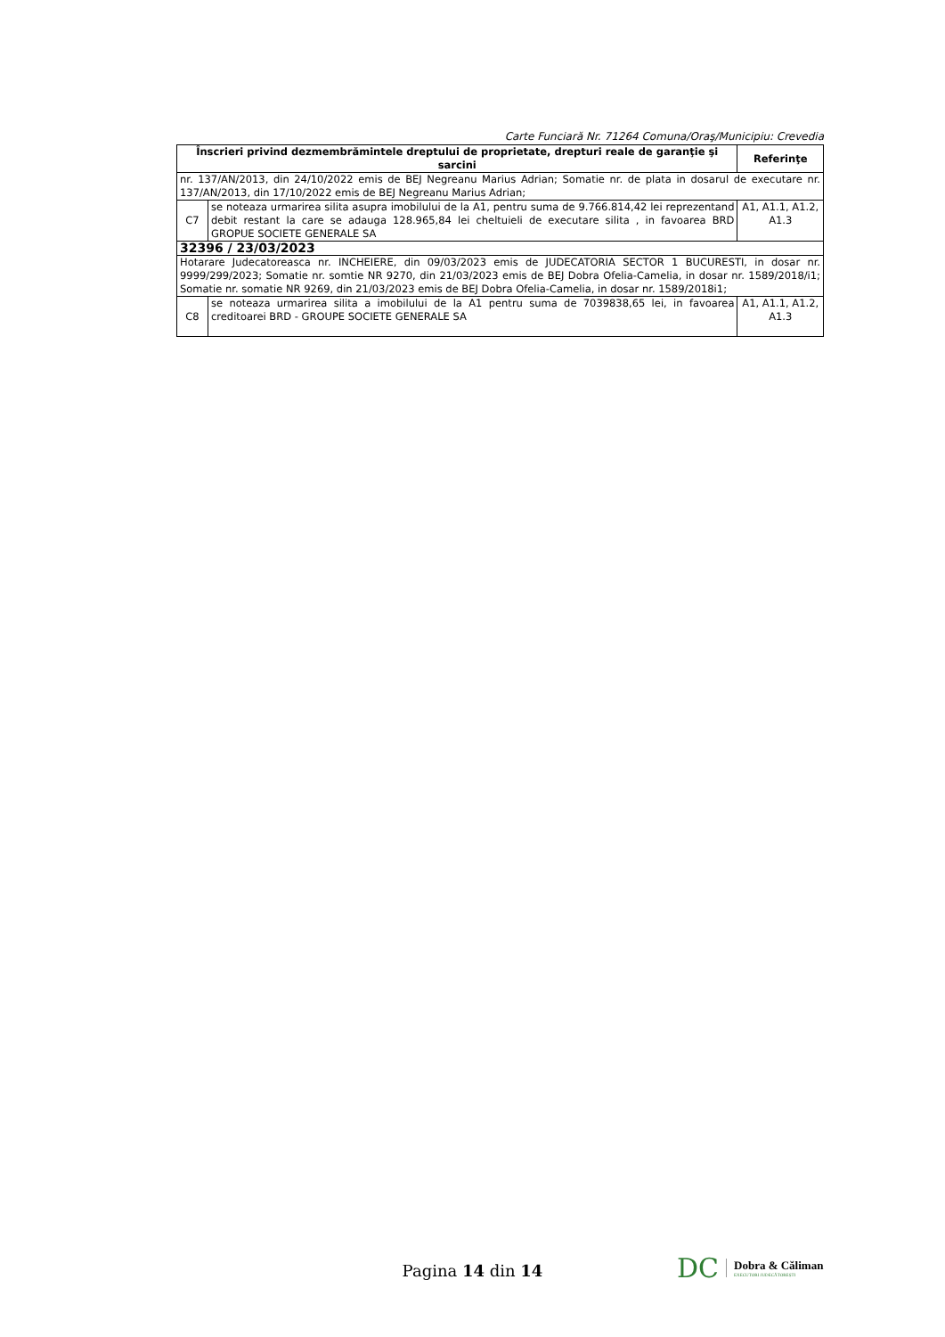Carte Funciară Nr. 71264 Comuna/Oraş/Municipiu: Crevedia
| Înscrieri privind dezmembrămintele dreptului de proprietate, drepturi reale de garanţie şi sarcini | | Referinţe |
| --- | --- | --- |
| nr. 137/AN/2013, din 24/10/2022 emis de BEJ Negreanu Marius Adrian; Somatie nr. de plata in dosarul de executare nr. 137/AN/2013, din 17/10/2022 emis de BEJ Negreanu Marius Adrian; | | |
| C7 | se noteaza urmarirea silita asupra imobilului de la A1, pentru suma de 9.766.814,42 lei reprezentand debit restant la care se adauga 128.965,84 lei cheltuieli de executare silita , in favoarea BRD GROPUE SOCIETE GENERALE SA | A1, A1.1, A1.2, A1.3 |
| 32396 / 23/03/2023 | | |
| Hotarare Judecatoreasca nr. INCHEIERE, din 09/03/2023 emis de JUDECATORIA SECTOR 1 BUCURESTI, in dosar nr. 9999/299/2023; Somatie nr. somtie NR 9270, din 21/03/2023 emis de BEJ Dobra Ofelia-Camelia, in dosar nr. 1589/2018/i1; Somatie nr. somatie NR 9269, din 21/03/2023 emis de BEJ Dobra Ofelia-Camelia, in dosar nr. 1589/2018i1; | | |
| C8 | se noteaza urmarirea silita a imobilului de la A1 pentru suma de 7039838,65 lei, in favoarea creditoarei BRD - GROUPE SOCIETE GENERALE SA | A1, A1.1, A1.2, A1.3 |
Pagina 14 din 14
DC Dobra & Căliman
EXECUTORI JUDECĂTOREȘTI